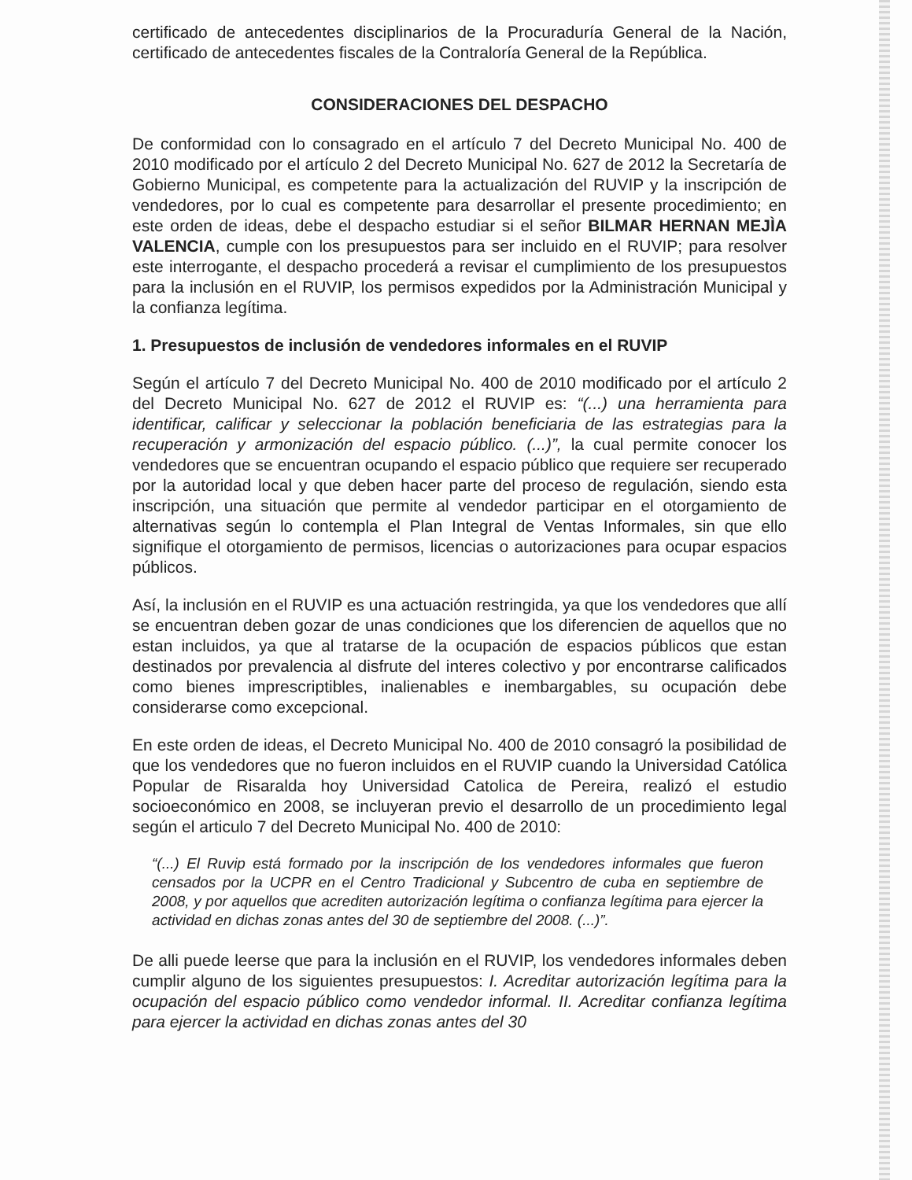certificado de antecedentes disciplinarios de la Procuraduría General de la Nación, certificado de antecedentes fiscales de la Contraloría General de la República.
CONSIDERACIONES DEL DESPACHO
De conformidad con lo consagrado en el artículo 7 del Decreto Municipal No. 400 de 2010 modificado por el artículo 2 del Decreto Municipal No. 627 de 2012 la Secretaría de Gobierno Municipal, es competente para la actualización del RUVIP y la inscripción de vendedores, por lo cual es competente para desarrollar el presente procedimiento; en este orden de ideas, debe el despacho estudiar si el señor BILMAR HERNAN MEJÌA VALENCIA, cumple con los presupuestos para ser incluido en el RUVIP; para resolver este interrogante, el despacho procederá a revisar el cumplimiento de los presupuestos para la inclusión en el RUVIP, los permisos expedidos por la Administración Municipal y la confianza legítima.
1. Presupuestos de inclusión de vendedores informales en el RUVIP
Según el artículo 7 del Decreto Municipal No. 400 de 2010 modificado por el artículo 2 del Decreto Municipal No. 627 de 2012 el RUVIP es: “(...) una herramienta para identificar, calificar y seleccionar la población beneficiaria de las estrategias para la recuperación y armonización del espacio público. (...)”, la cual permite conocer los vendedores que se encuentran ocupando el espacio público que requiere ser recuperado por la autoridad local y que deben hacer parte del proceso de regulación, siendo esta inscripción, una situación que permite al vendedor participar en el otorgamiento de alternativas según lo contempla el Plan Integral de Ventas Informales, sin que ello signifique el otorgamiento de permisos, licencias o autorizaciones para ocupar espacios públicos.
Así, la inclusión en el RUVIP es una actuación restringida, ya que los vendedores que allí se encuentran deben gozar de unas condiciones que los diferencien de aquellos que no estan incluidos, ya que al tratarse de la ocupación de espacios públicos que estan destinados por prevalencia al disfrute del interes colectivo y por encontrarse calificados como bienes imprescriptibles, inalienables e inembargables, su ocupación debe considerarse como excepcional.
En este orden de ideas, el Decreto Municipal No. 400 de 2010 consagró la posibilidad de que los vendedores que no fueron incluidos en el RUVIP cuando la Universidad Católica Popular de Risaralda hoy Universidad Catolica de Pereira, realizó el estudio socioeconómico en 2008, se incluyeran previo el desarrollo de un procedimiento legal según el articulo 7 del Decreto Municipal No. 400 de 2010:
“(...) El Ruvip está formado por la inscripción de los vendedores informales que fueron censados por la UCPR en el Centro Tradicional y Subcentro de cuba en septiembre de 2008, y por aquellos que acrediten autorización legítima o confianza legítima para ejercer la actividad en dichas zonas antes del 30 de septiembre del 2008. (...)”.
De alli puede leerse que para la inclusión en el RUVIP, los vendedores informales deben cumplir alguno de los siguientes presupuestos: I. Acreditar autorización legítima para la ocupación del espacio público como vendedor informal. II. Acreditar confianza legítima para ejercer la actividad en dichas zonas antes del 30